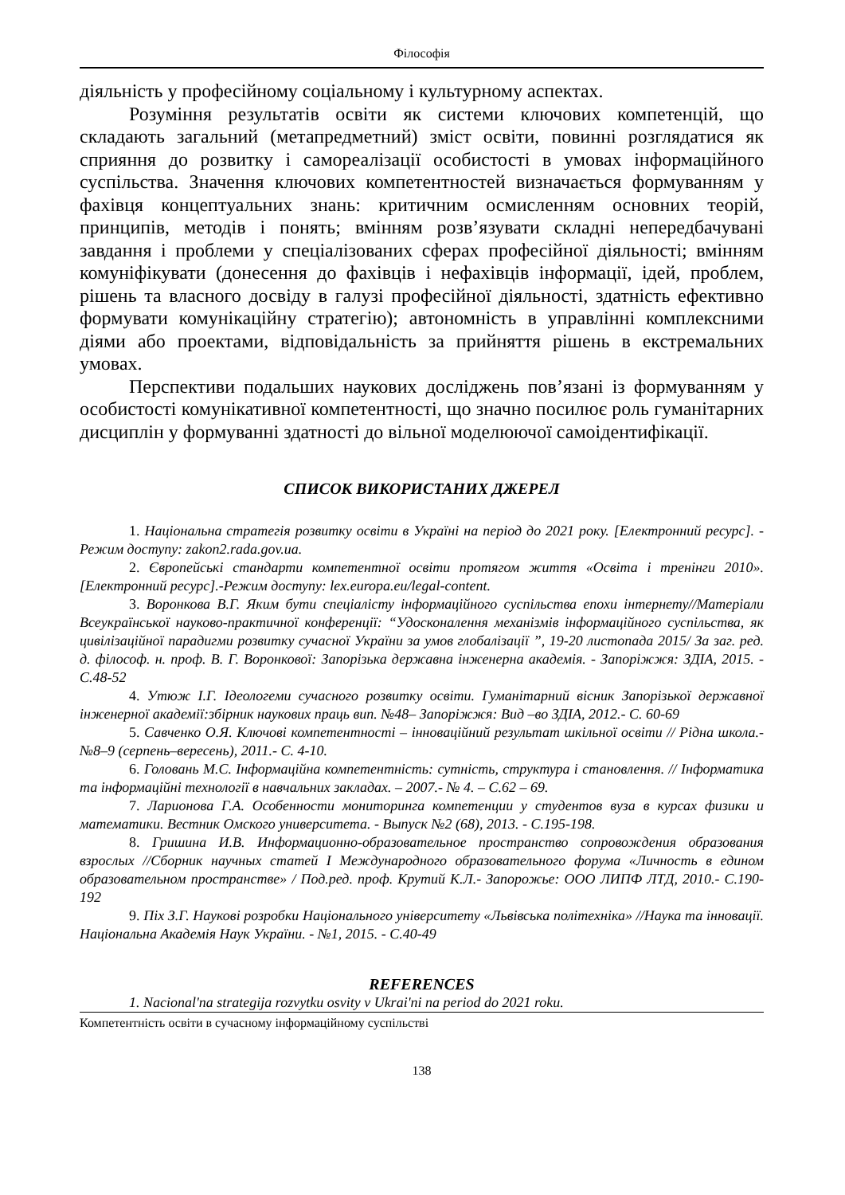Філософія
діяльність у професійному соціальному і культурному аспектах.
Розуміння результатів освіти як системи ключових компетенцій, що складають загальний (метапредметний) зміст освіти, повинні розглядатися як сприяння до розвитку і самореалізації особистості в умовах інформаційного суспільства. Значення ключових компетентностей визначається формуванням у фахівця концептуальних знань: критичним осмисленням основних теорій, принципів, методів і понять; вмінням розв’язувати складні непередбачувані завдання і проблеми у спеціалізованих сферах професійної діяльності; вмінням комуніфікувати (донесення до фахівців і нефахівців інформації, ідей, проблем, рішень та власного досвіду в галузі професійної діяльності, здатність ефективно формувати комунікаційну стратегію); автономність в управлінні комплексними діями або проектами, відповідальність за прийняття рішень в екстремальних умовах.
Перспективи подальших наукових досліджень пов’язані із формуванням у особистості комунікативної компетентності, що значно посилює роль гуманітарних дисциплін у формуванні здатності до вільної моделюючої самоідентифікації.
СПИСОК ВИКОРИСТАНИХ ДЖЕРЕЛ
1. Національна стратегія розвитку освіти в Україні на період до 2021 року. [Електронний ресурс]. - Режим доступу: zakon2.rada.gov.ua.
2. Європейські стандарти компетентної освіти протягом життя «Освіта і тренінги 2010».[Електронний ресурс].-Режим доступу: lex.europa.eu/legal-content.
3. Воронкова В.Г. Яким бути спеціалісту інформаційного суспільства епохи інтернету//Матеріали Всеукраїнської науково-практичної конференції: “Удосконалення механізмів інформаційного суспільства, як цивілізаційної парадигми розвитку сучасної України за умов глобалізації ”, 19-20 листопада 2015/ За заг. ред. д. філософ. н. проф. В. Г. Воронкової: Запорізька державна інженерна академія. - Запоріжжя: ЗДІА, 2015. - С.48-52
4. Утюж І.Г. Ідеологеми сучасного розвитку освіти. Гуманітарний вісник Запорізької державної інженерної академії:збірник наукових праць вип. №48– Запоріжжя: Вид –во ЗДІА, 2012.- С. 60-69
5. Савченко О.Я. Ключові компетентності – інноваційний результат шкільної освіти // Рідна школа.- №8–9 (серпень–вересень), 2011.- С. 4-10.
6. Головань М.С. Інформаційна компетентність: сутність, структура і становлення. // Інформатика та інформаційні технології в навчальних закладах. – 2007.- № 4. – С.62 – 69.
7. Ларионова Г.А. Особенности мониторинга компетенции у студентов вуза в курсах физики и математики. Вестник Омского университета. - Выпуск №2 (68), 2013. - С.195-198.
8. Гришина И.В. Информационно-образовательное пространство сопровождения образования взрослых //Сборник научных статей I Международного образовательного форума «Личность в едином образовательном пространстве» / Под.ред. проф. Крутий К.Л.- Запорожье: ООО ЛИПФ ЛТД, 2010.- С.190-192
9. Піх З.Г. Наукові розробки Національного університету «Львівська політехніка» //Наука та інновації. Національна Академія Наук України. - №1, 2015. - С.40-49
REFERENCES
1. Nacional'na strategija rozvytku osvity v Ukrai'ni na period do 2021 roku.
Компетентність освіти в сучасному інформаційному суспільстві
138